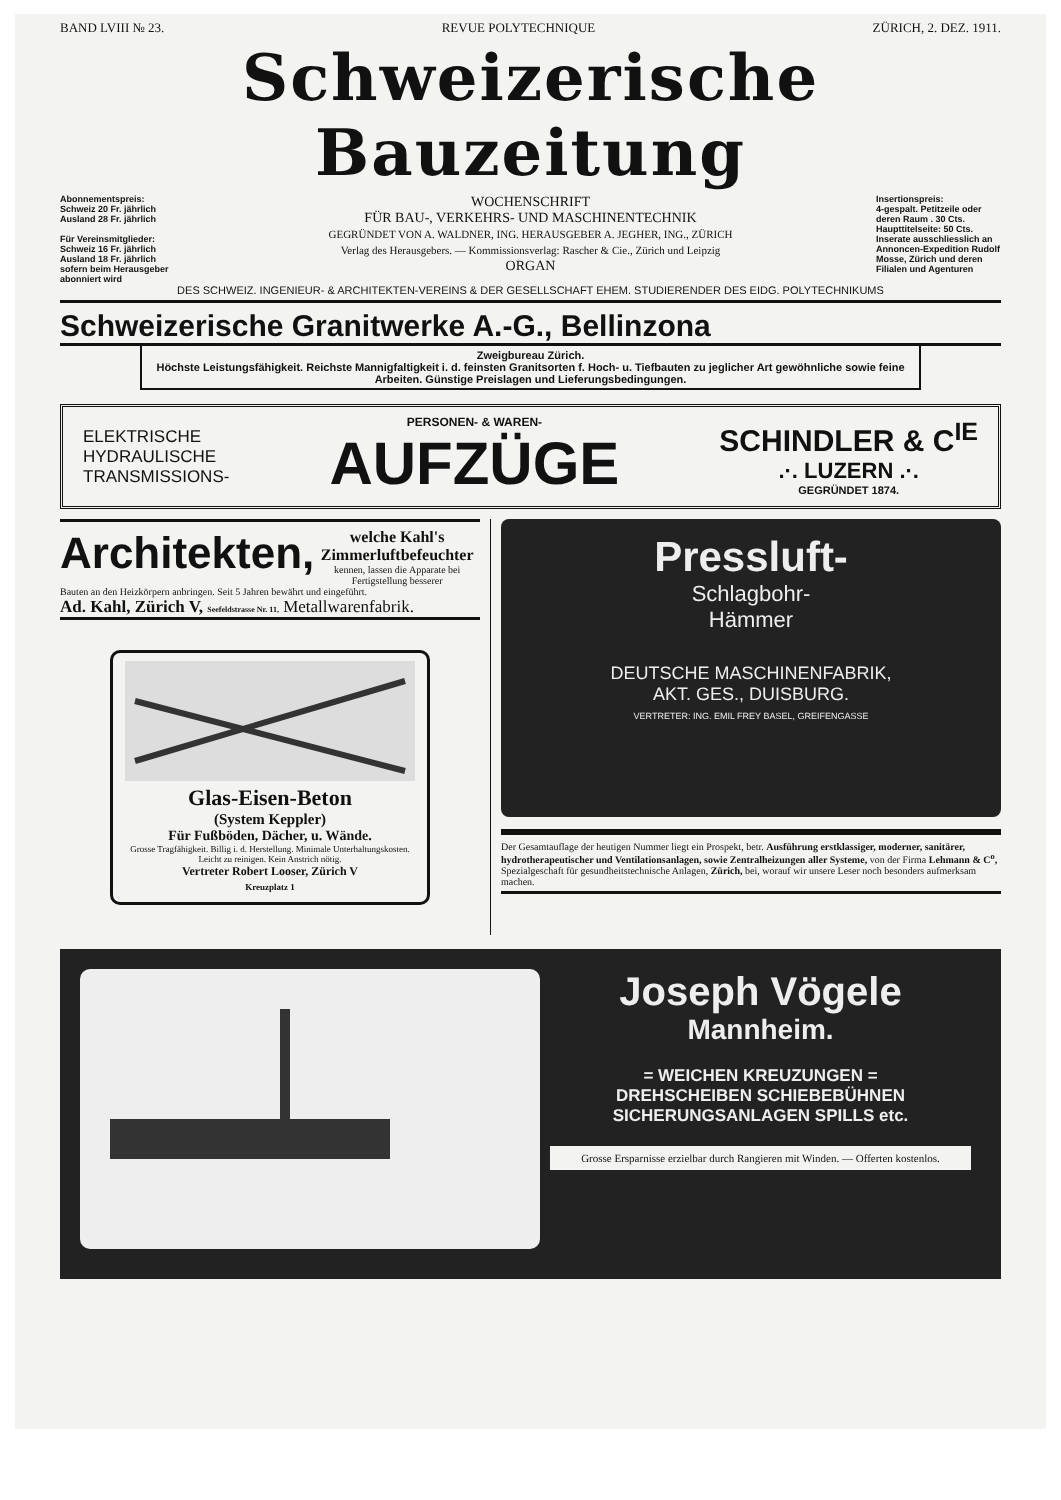BAND LVIII № 23. REVUE POLYTECHNIQUE ZÜRICH, 2. DEZ. 1911.
Schweizerische Bauzeitung
Abonnementspreis:
Schweiz 20 Fr. jährlich
Ausland 28 Fr. jährlich
Für Vereinsmitglieder:
Schweiz 16 Fr. jährlich
Ausland 18 Fr. jährlich
sofern beim Herausgeber abonniert wird
WOCHENSCHRIFT
FÜR BAU-, VERKEHRS- UND MASCHINENTECHNIK
GEGRÜNDET VON A. WALDNER, ING. HERAUSGEBER A. JEGHER, ING., ZÜRICH
Verlag des Herausgebers. — Kommissionsverlag: Rascher & Cie., Zürich und Leipzig
ORGAN
Insertionspreis:
4-gespalt. Petitzeile oder deren Raum . 30 Cts.
Haupttitelseite: 50 Cts.
Inserate ausschliesslich an Annoncen-Expedition Rudolf Mosse, Zürich und deren Filialen und Agenturen
DES SCHWEIZ. INGENIEUR- & ARCHITEKTEN-VEREINS & DER GESELLSCHAFT EHEM. STUDIERENDER DES EIDG. POLYTECHNIKUMS
Schweizerische Granitwerke A.-G., Bellinzona
Zweigbureau Zürich.
Höchste Leistungsfähigkeit. Reichste Mannigfaltigkeit i. d. feinsten Granitsorten f. Hoch- u. Tiefbauten zu jeglicher Art gewöhnliche sowie feine Arbeiten. Günstige Preislagen und Lieferungsbedingungen.
ELEKTRISCHE
HYDRAULISCHE
TRANSMISSIONS-
PERSONEN- & WAREN-
AUFZÜGE
SCHINDLER & C<sup>IE</sup>
.·. LUZERN .·.
GEGRÜNDET 1874.
Architekten,
welche Kahl's Zimmerluftbefeuchter
kennen, lassen die Apparate bei Fertigstellung besserer
Bauten an den Heizkörpern anbringen. Seit 5 Jahren bewährt und eingeführt.
Ad. Kahl, Zürich V, Seefeldstrasse Nr. 11, Metallwarenfabrik.
Glas-Eisen-Beton
(System Keppler)
Für Fußböden, Dächer, u. Wände.
Grosse Tragfähigkeit. Billig i. d. Herstellung. Minimale Unterhaltungskosten. Leicht zu reinigen. Kein Anstrich nötig.
Vertreter Robert Looser, Zürich V
Kreuzplatz 1
Pressluft-
Schlagbohr-
Hämmer
DEUTSCHE MASCHINENFABRIK,
AKT. GES., DUISBURG.
VERTRETER: ING. EMIL FREY BASEL, GREIFENGASSE
Der Gesamtauflage der heutigen Nummer liegt ein Prospekt, betr. Ausführung erstklassiger, moderner, sanitärer, hydrotherapeutischer und Ventilationsanlagen, sowie Zentralheizungen aller Systeme, von der Firma Lehmann & C<sup>o</sup>, Spezialgeschaft für gesundheitstechnische Anlagen, Zürich, bei, worauf wir unsere Leser noch besonders aufmerksam machen.
Joseph Vögele
Mannheim.
= WEICHEN KREUZUNGEN =
DREHSCHEIBEN SCHIEBEBÜHNEN
SICHERUNGSANLAGEN SPILLS etc.
Grosse Ersparnisse erzielbar durch Rangieren mit Winden. — Offerten kostenlos.